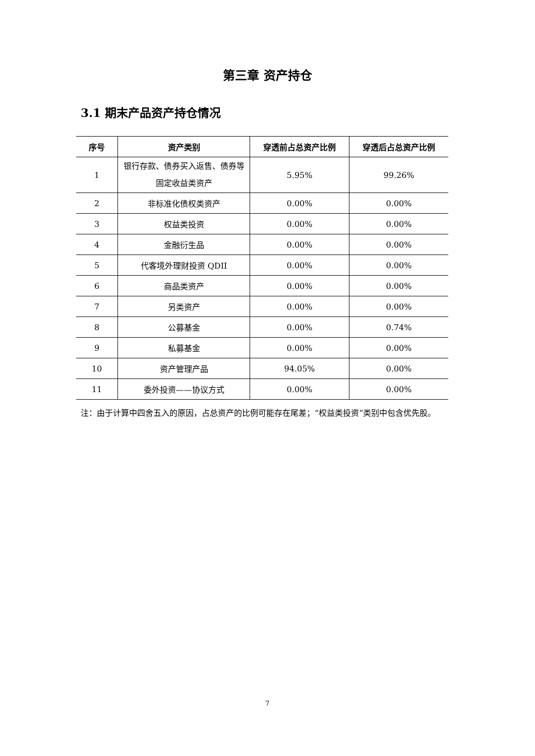第三章 资产持仓
3.1 期末产品资产持仓情况
| 序号 | 资产类别 | 穿透前占总资产比例 | 穿透后占总资产比例 |
| --- | --- | --- | --- |
| 1 | 银行存款、债券买入返售、债券等固定收益类资产 | 5.95% | 99.26% |
| 2 | 非标准化债权类资产 | 0.00% | 0.00% |
| 3 | 权益类投资 | 0.00% | 0.00% |
| 4 | 金融衍生品 | 0.00% | 0.00% |
| 5 | 代客境外理财投资 QDII | 0.00% | 0.00% |
| 6 | 商品类资产 | 0.00% | 0.00% |
| 7 | 另类资产 | 0.00% | 0.00% |
| 8 | 公募基金 | 0.00% | 0.74% |
| 9 | 私募基金 | 0.00% | 0.00% |
| 10 | 资产管理产品 | 94.05% | 0.00% |
| 11 | 委外投资——协议方式 | 0.00% | 0.00% |
注：由于计算中四舍五入的原因，占总资产的比例可能存在尾差；“权益类投资”类别中包含优先股。
7